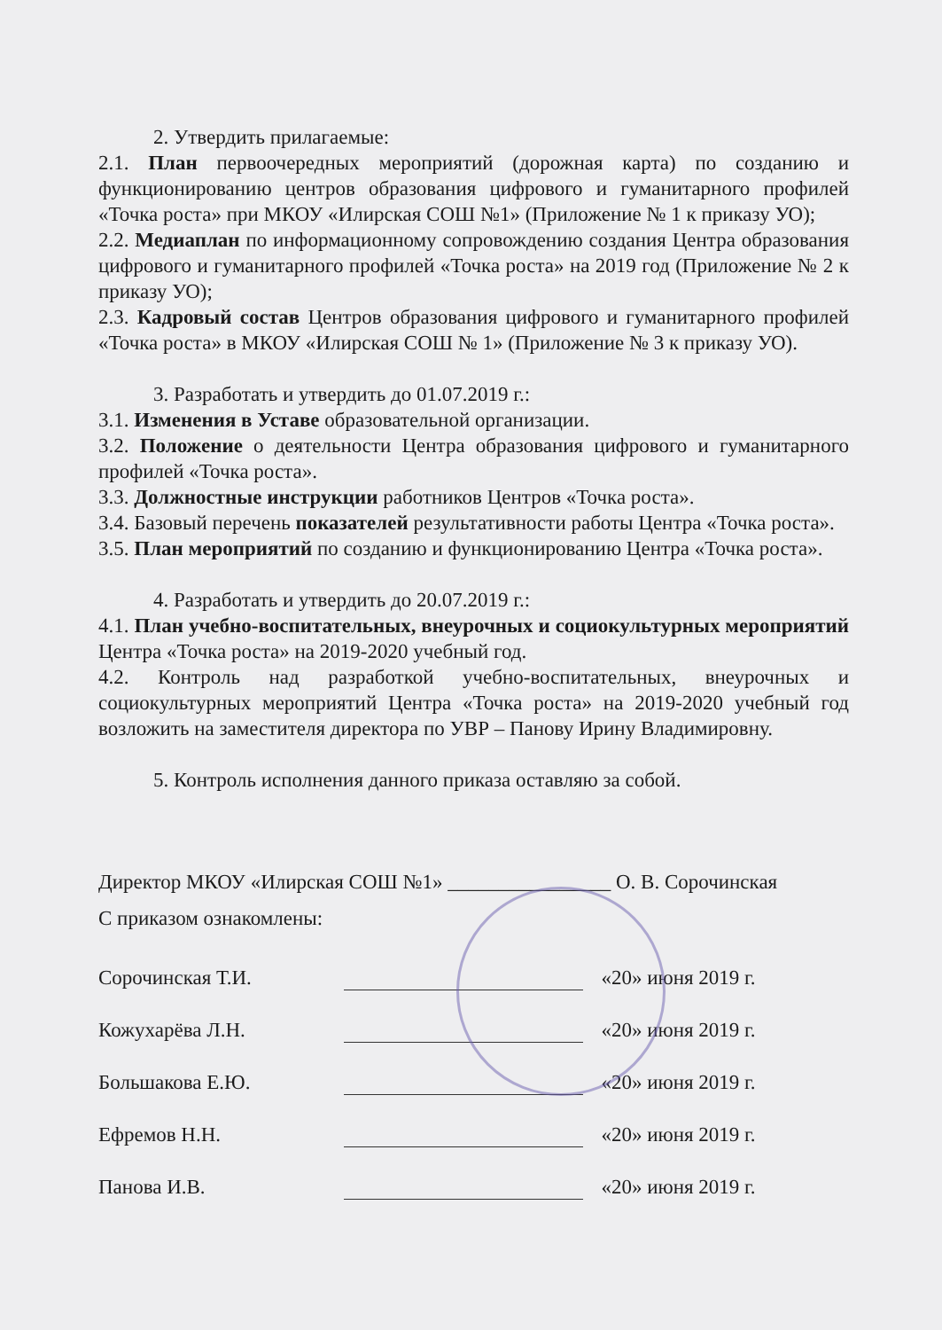2. Утвердить прилагаемые:
2.1. План первоочередных мероприятий (дорожная карта) по созданию и функционированию центров образования цифрового и гуманитарного профилей «Точка роста» при МКОУ «Илирская СОШ №1» (Приложение № 1 к приказу УО);
2.2. Медиаплан по информационному сопровождению создания Центра образования цифрового и гуманитарного профилей «Точка роста» на 2019 год (Приложение № 2 к приказу УО);
2.3. Кадровый состав Центров образования цифрового и гуманитарного профилей «Точка роста» в МКОУ «Илирская СОШ № 1» (Приложение № 3 к приказу УО).
3. Разработать и утвердить до 01.07.2019 г.:
3.1. Изменения в Уставе образовательной организации.
3.2. Положение о деятельности Центра образования цифрового и гуманитарного профилей «Точка роста».
3.3. Должностные инструкции работников Центров «Точка роста».
3.4. Базовый перечень показателей результативности работы Центра «Точка роста».
3.5. План мероприятий по созданию и функционированию Центра «Точка роста».
4. Разработать и утвердить до 20.07.2019 г.:
4.1. План учебно-воспитательных, внеурочных и социокультурных мероприятий Центра «Точка роста» на 2019-2020 учебный год.
4.2. Контроль над разработкой учебно-воспитательных, внеурочных и социокультурных мероприятий Центра «Точка роста» на 2019-2020 учебный год возложить на заместителя директора по УВР – Панову Ирину Владимировну.
5. Контроль исполнения данного приказа оставляю за собой.
Директор МКОУ «Илирская СОШ №1» ________________ О. В. Сорочинская
С приказом ознакомлены:
| Сорочинская Т.И. | | | «20» июня 2019 г. |
| Кожухарёва Л.Н. | | | «20» июня 2019 г. |
| Большакова Е.Ю. | | | «20» июня 2019 г. |
| Ефремов Н.Н. | | | «20» июня 2019 г. |
| Панова И.В. | | | «20» июня 2019 г. |